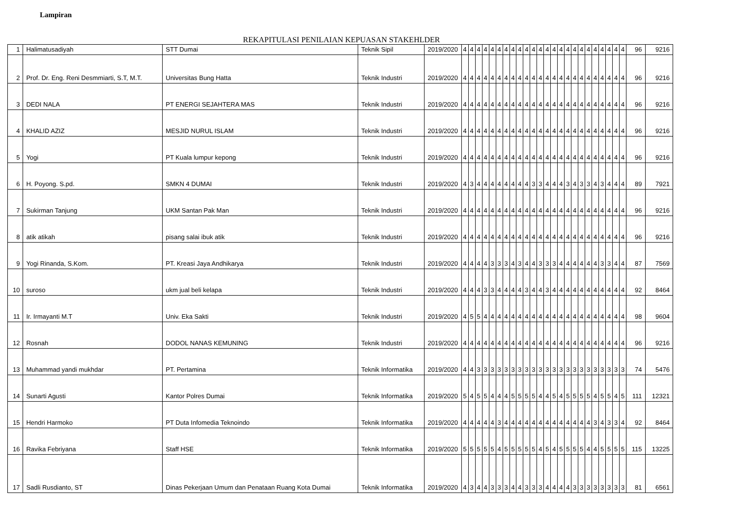Lampiran
REKAPITULASI PENILAIAN KEPUASAN STAKEHLDER
| 1 | Halimatusadiyah | STT Dumai | Teknik Sipil | 2019/2020 | 4 | 4 | 4 | 4 | 4 | 4 | 4 | 4 | 4 | 4 | 4 | 4 | 4 | 4 | 4 | 4 | 4 | 4 | 4 | 4 | 4 | 4 | 4 | 4 | 96 | 9216 |
| 2 | Prof. Dr. Eng. Reni Desmmiarti, S.T, M.T. | Universitas Bung Hatta | Teknik Industri | 2019/2020 | 4 | 4 | 4 | 4 | 4 | 4 | 4 | 4 | 4 | 4 | 4 | 4 | 4 | 4 | 4 | 4 | 4 | 4 | 4 | 4 | 4 | 4 | 4 | 4 | 96 | 9216 |
| 3 | DEDI NALA | PT ENERGI SEJAHTERA MAS | Teknik Industri | 2019/2020 | 4 | 4 | 4 | 4 | 4 | 4 | 4 | 4 | 4 | 4 | 4 | 4 | 4 | 4 | 4 | 4 | 4 | 4 | 4 | 4 | 4 | 4 | 4 | 4 | 96 | 9216 |
| 4 | KHALID AZIZ | MESJID NURUL ISLAM | Teknik Industri | 2019/2020 | 4 | 4 | 4 | 4 | 4 | 4 | 4 | 4 | 4 | 4 | 4 | 4 | 4 | 4 | 4 | 4 | 4 | 4 | 4 | 4 | 4 | 4 | 4 | 4 | 96 | 9216 |
| 5 | Yogi | PT Kuala lumpur kepong | Teknik Industri | 2019/2020 | 4 | 4 | 4 | 4 | 4 | 4 | 4 | 4 | 4 | 4 | 4 | 4 | 4 | 4 | 4 | 4 | 4 | 4 | 4 | 4 | 4 | 4 | 4 | 4 | 96 | 9216 |
| 6 | H. Poyong. S.pd. | SMKN 4 DUMAI | Teknik Industri | 2019/2020 | 4 | 3 | 4 | 4 | 4 | 4 | 4 | 4 | 4 | 4 | 3 | 3 | 4 | 4 | 4 | 3 | 4 | 3 | 3 | 4 | 3 | 4 | 4 | 4 | 89 | 7921 |
| 7 | Sukirman Tanjung | UKM Santan Pak Man | Teknik Industri | 2019/2020 | 4 | 4 | 4 | 4 | 4 | 4 | 4 | 4 | 4 | 4 | 4 | 4 | 4 | 4 | 4 | 4 | 4 | 4 | 4 | 4 | 4 | 4 | 4 | 4 | 96 | 9216 |
| 8 | atik atikah | pisang salai ibuk atik | Teknik Industri | 2019/2020 | 4 | 4 | 4 | 4 | 4 | 4 | 4 | 4 | 4 | 4 | 4 | 4 | 4 | 4 | 4 | 4 | 4 | 4 | 4 | 4 | 4 | 4 | 4 | 4 | 96 | 9216 |
| 9 | Yogi Rinanda, S.Kom. | PT. Kreasi Jaya Andhikarya | Teknik Industri | 2019/2020 | 4 | 4 | 4 | 4 | 3 | 3 | 3 | 4 | 3 | 4 | 4 | 3 | 3 | 3 | 4 | 4 | 4 | 4 | 4 | 4 | 3 | 3 | 4 | 4 | 87 | 7569 |
| 10 | suroso | ukm jual beli kelapa | Teknik Industri | 2019/2020 | 4 | 4 | 4 | 3 | 3 | 4 | 4 | 4 | 4 | 3 | 4 | 4 | 3 | 4 | 4 | 4 | 4 | 4 | 4 | 4 | 4 | 4 | 4 | 4 | 92 | 8464 |
| 11 | Ir. Irmayanti M.T | Univ. Eka Sakti | Teknik Industri | 2019/2020 | 4 | 5 | 5 | 4 | 4 | 4 | 4 | 4 | 4 | 4 | 4 | 4 | 4 | 4 | 4 | 4 | 4 | 4 | 4 | 4 | 4 | 4 | 4 | 4 | 98 | 9604 |
| 12 | Rosnah | DODOL NANAS KEMUNING | Teknik Industri | 2019/2020 | 4 | 4 | 4 | 4 | 4 | 4 | 4 | 4 | 4 | 4 | 4 | 4 | 4 | 4 | 4 | 4 | 4 | 4 | 4 | 4 | 4 | 4 | 4 | 4 | 96 | 9216 |
| 13 | Muhammad yandi mukhdar | PT. Pertamina | Teknik Informatika | 2019/2020 | 4 | 4 | 3 | 3 | 3 | 3 | 3 | 3 | 3 | 3 | 3 | 3 | 3 | 3 | 3 | 3 | 3 | 3 | 3 | 3 | 3 | 3 | 3 | 3 | 74 | 5476 |
| 14 | Sunarti Agusti | Kantor Polres Dumai | Teknik Informatika | 2019/2020 | 5 | 4 | 5 | 5 | 4 | 4 | 4 | 5 | 5 | 5 | 5 | 4 | 4 | 5 | 4 | 5 | 5 | 5 | 5 | 4 | 5 | 5 | 4 | 5 | 111 | 12321 |
| 15 | Hendri Harmoko | PT Duta Infomedia Teknoindo | Teknik Informatika | 2019/2020 | 4 | 4 | 4 | 4 | 4 | 3 | 4 | 4 | 4 | 4 | 4 | 4 | 4 | 4 | 4 | 4 | 4 | 4 | 4 | 3 | 4 | 3 | 3 | 4 | 92 | 8464 |
| 16 | Ravika Febriyana | Staff HSE | Teknik Informatika | 2019/2020 | 5 | 5 | 5 | 5 | 5 | 4 | 5 | 5 | 5 | 5 | 5 | 4 | 5 | 4 | 5 | 5 | 5 | 5 | 4 | 4 | 5 | 5 | 5 | 5 | 115 | 13225 |
| 17 | Sadli Rusdianto, ST | Dinas Pekerjaan Umum dan Penataan Ruang Kota Dumai | Teknik Informatika | 2019/2020 | 4 | 3 | 4 | 4 | 3 | 3 | 3 | 4 | 4 | 3 | 3 | 3 | 4 | 4 | 4 | 4 | 3 | 3 | 3 | 3 | 3 | 3 | 3 | 3 | 81 | 6561 |